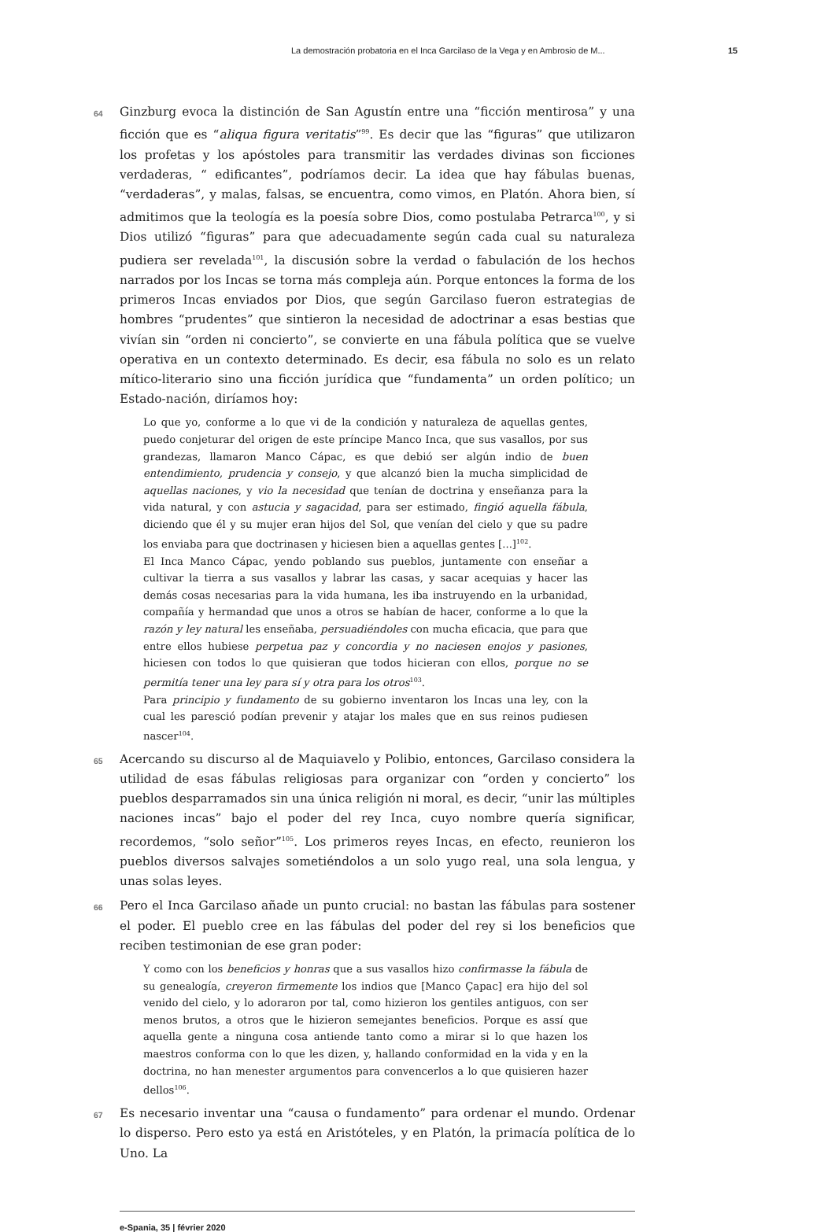La demostración probatoria en el Inca Garcilaso de la Vega y en Ambrosio de M... 15
64 Ginzburg evoca la distinción de San Agustín entre una “ficción mentirosa” y una ficción que es “aliqua figura veritatis”<sup>99</sup>. Es decir que las “figuras” que utilizaron los profetas y los apóstoles para transmitir las verdades divinas son ficciones verdaderas, “ edificantes”, podríamos decir. La idea que hay fábulas buenas, “verdaderas”, y malas, falsas, se encuentra, como vimos, en Platón. Ahora bien, sí admitimos que la teología es la poesía sobre Dios, como postulaba Petrarca<sup>100</sup>, y si Dios utilizó “figuras” para que adecuadamente según cada cual su naturaleza pudiera ser revelada<sup>101</sup>, la discusión sobre la verdad o fabulación de los hechos narrados por los Incas se torna más compleja aún. Porque entonces la forma de los primeros Incas enviados por Dios, que según Garcilaso fueron estrategias de hombres “prudentes” que sintieron la necesidad de adoctrinar a esas bestias que vivían sin “orden ni concierto”, se convierte en una fábula política que se vuelve operativa en un contexto determinado. Es decir, esa fábula no solo es un relato mítico-literario sino una ficción jurídica que “fundamenta” un orden político; un Estado-nación, diríamos hoy:
Lo que yo, conforme a lo que vi de la condición y naturaleza de aquellas gentes, puedo conjeturar del origen de este príncipe Manco Inca, que sus vasallos, por sus grandezas, llamaron Manco Cápac, es que debió ser algún indio de buen entendimiento, prudencia y consejo, y que alcanzó bien la mucha simplicidad de aquellas naciones, y vio la necesidad que tenían de doctrina y enseñanza para la vida natural, y con astucia y sagacidad, para ser estimado, fingió aquella fábula, diciendo que él y su mujer eran hijos del Sol, que venían del cielo y que su padre los enviaba para que doctrinasen y hiciesen bien a aquellas gentes [...]<sup>102</sup>.
El Inca Manco Cápac, yendo poblando sus pueblos, juntamente con enseñar a cultivar la tierra a sus vasallos y labrar las casas, y sacar acequias y hacer las demás cosas necesarias para la vida humana, les iba instruyendo en la urbanidad, compañía y hermandad que unos a otros se habían de hacer, conforme a lo que la razón y ley natural les enseñaba, persuadiéndoles con mucha eficacia, que para que entre ellos hubiese perpetua paz y concordia y no naciesen enojos y pasiones, hiciesen con todos lo que quisieran que todos hicieran con ellos, porque no se permitía tener una ley para sí y otra para los otros<sup>103</sup>.
Para principio y fundamento de su gobierno inventaron los Incas una ley, con la cual les paresció podían prevenir y atajar los males que en sus reinos pudiesen nascer<sup>104</sup>.
65 Acercando su discurso al de Maquiavelo y Polibio, entonces, Garcilaso considera la utilidad de esas fábulas religiosas para organizar con “orden y concierto” los pueblos desparramados sin una única religión ni moral, es decir, “unir las múltiples naciones incas” bajo el poder del rey Inca, cuyo nombre quería significar, recordemos, “solo señor”<sup>105</sup>. Los primeros reyes Incas, en efecto, reunieron los pueblos diversos salvajes sometiéndolos a un solo yugo real, una sola lengua, y unas solas leyes.
66 Pero el Inca Garcilaso añade un punto crucial: no bastan las fábulas para sostener el poder. El pueblo cree en las fábulas del poder del rey si los beneficios que reciben testimonian de ese gran poder:
Y como con los beneficios y honras que a sus vasallos hizo confirmasse la fábula de su genealogía, creyeron firmemente los indios que [Manco Çapac] era hijo del sol venido del cielo, y lo adoraron por tal, como hizieron los gentiles antiguos, con ser menos brutos, a otros que le hizieron semejantes beneficios. Porque es assí que aquella gente a ninguna cosa antiende tanto como a mirar si lo que hazen los maestros conforma con lo que les dizen, y, hallando conformidad en la vida y en la doctrina, no han menester argumentos para convencerlos a lo que quisieren hazer dellos<sup>106</sup>.
67 Es necesario inventar una “causa o fundamento” para ordenar el mundo. Ordenar lo disperso. Pero esto ya está en Aristóteles, y en Platón, la primacía política de lo Uno. La
e-Spania, 35 | février 2020